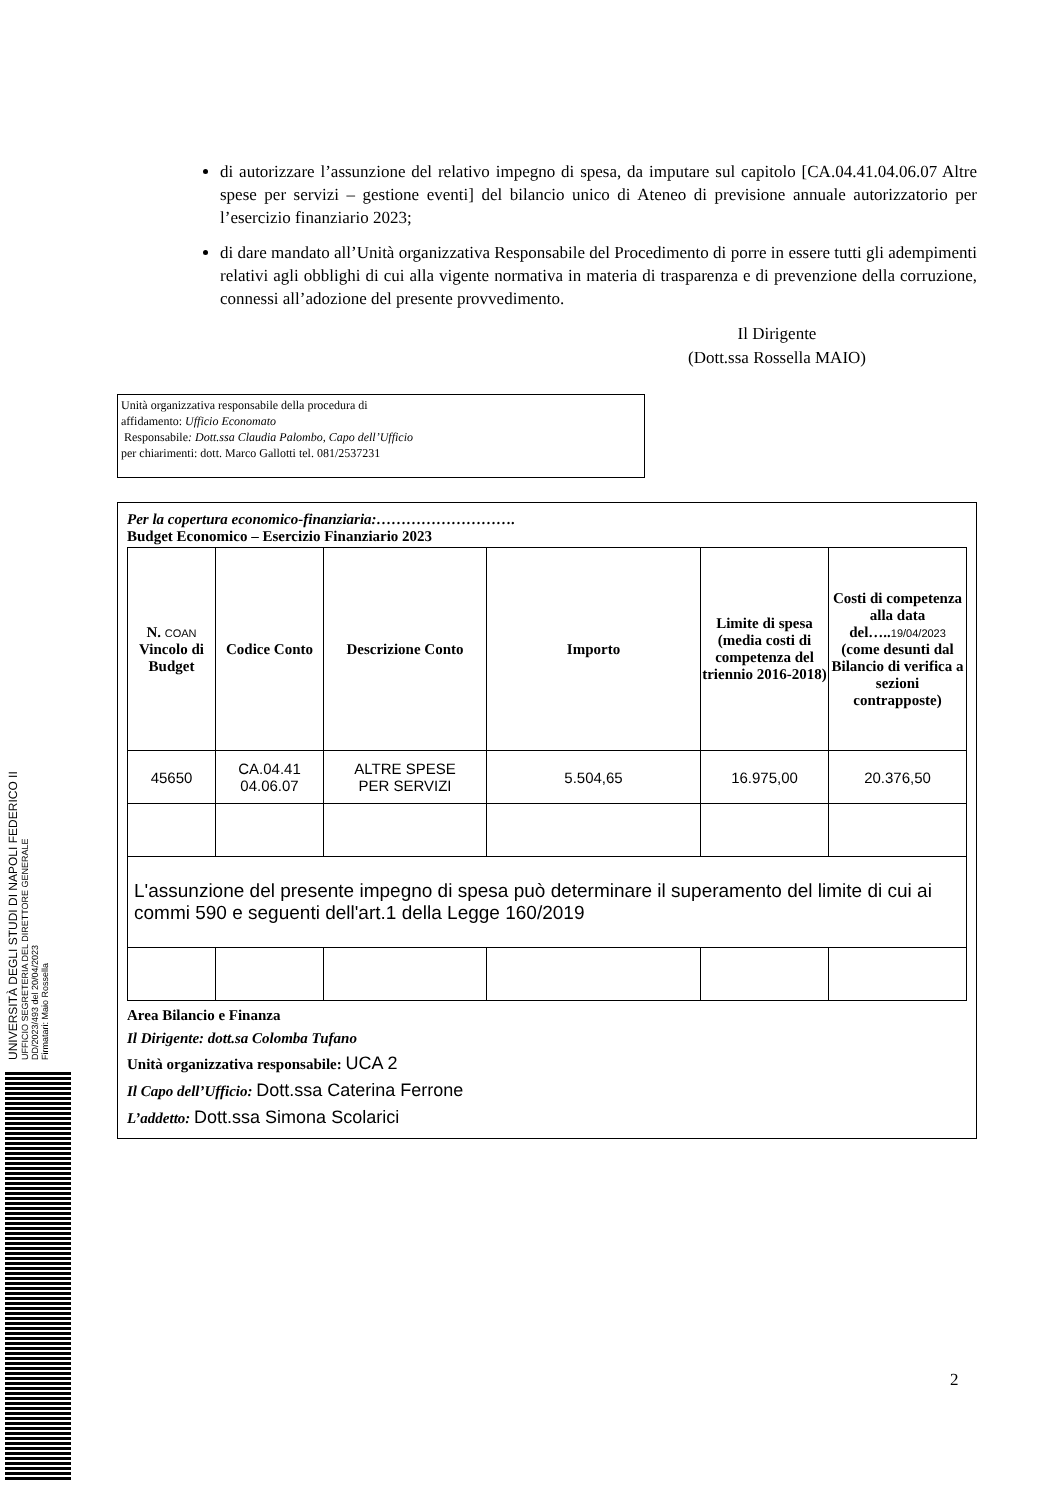di autorizzare l’assunzione del relativo impegno di spesa, da imputare sul capitolo [CA.04.41.04.06.07 Altre spese per servizi – gestione eventi] del bilancio unico di Ateneo di previsione annuale autorizzatorio per l’esercizio finanziario 2023;
di dare mandato all’Unità organizzativa Responsabile del Procedimento di porre in essere tutti gli adempimenti relativi agli obblighi di cui alla vigente normativa in materia di trasparenza e di prevenzione della corruzione, connessi all’adozione del presente provvedimento.
Il Dirigente
(Dott.ssa Rossella MAIO)
Unità organizzativa responsabile della procedura di
affidamento: Ufficio Economato
Responsabile: Dott.ssa Claudia Palombo, Capo dell’Ufficio
per chiarimenti: dott. Marco Gallotti tel. 081/2537231
Per la copertura economico-finanziaria:……………………….
Budget Economico – Esercizio Finanziario 2023
| N. COAN Vincolo di Budget | Codice Conto | Descrizione Conto | Importo | Limite di spesa (media costi di competenza del triennio 2016-2018) | Costi di competenza alla data del….. 19/04/2023 (come desunti dal Bilancio di verifica a sezioni contrapposte) |
| --- | --- | --- | --- | --- | --- |
| 45650 | CA.04.41 04.06.07 | ALTRE SPESE PER SERVIZI | 5.504,65 | 16.975,00 | 20.376,50 |
| L'assunzione del presente impegno di spesa può determinare il superamento del limite di cui ai commi 590 e seguenti dell'art.1 della Legge 160/2019 | | | | | |
Area Bilancio e Finanza
Il Dirigente: dott.sa Colomba Tufano
Unità organizzativa responsabile: UCA 2
Il Capo dell’Ufficio: Dott.ssa Caterina Ferrone
L’addetto: Dott.ssa Simona Scolarici
UNIVERSITÀ DEGLI STUDI DI NAPOLI FEDERICO II
UFFICIO SEGRETERIA DEL DIRETTORE GENERALE
DD/2023/493 del 20/04/2023
Firmatari: Maio Rossella
2